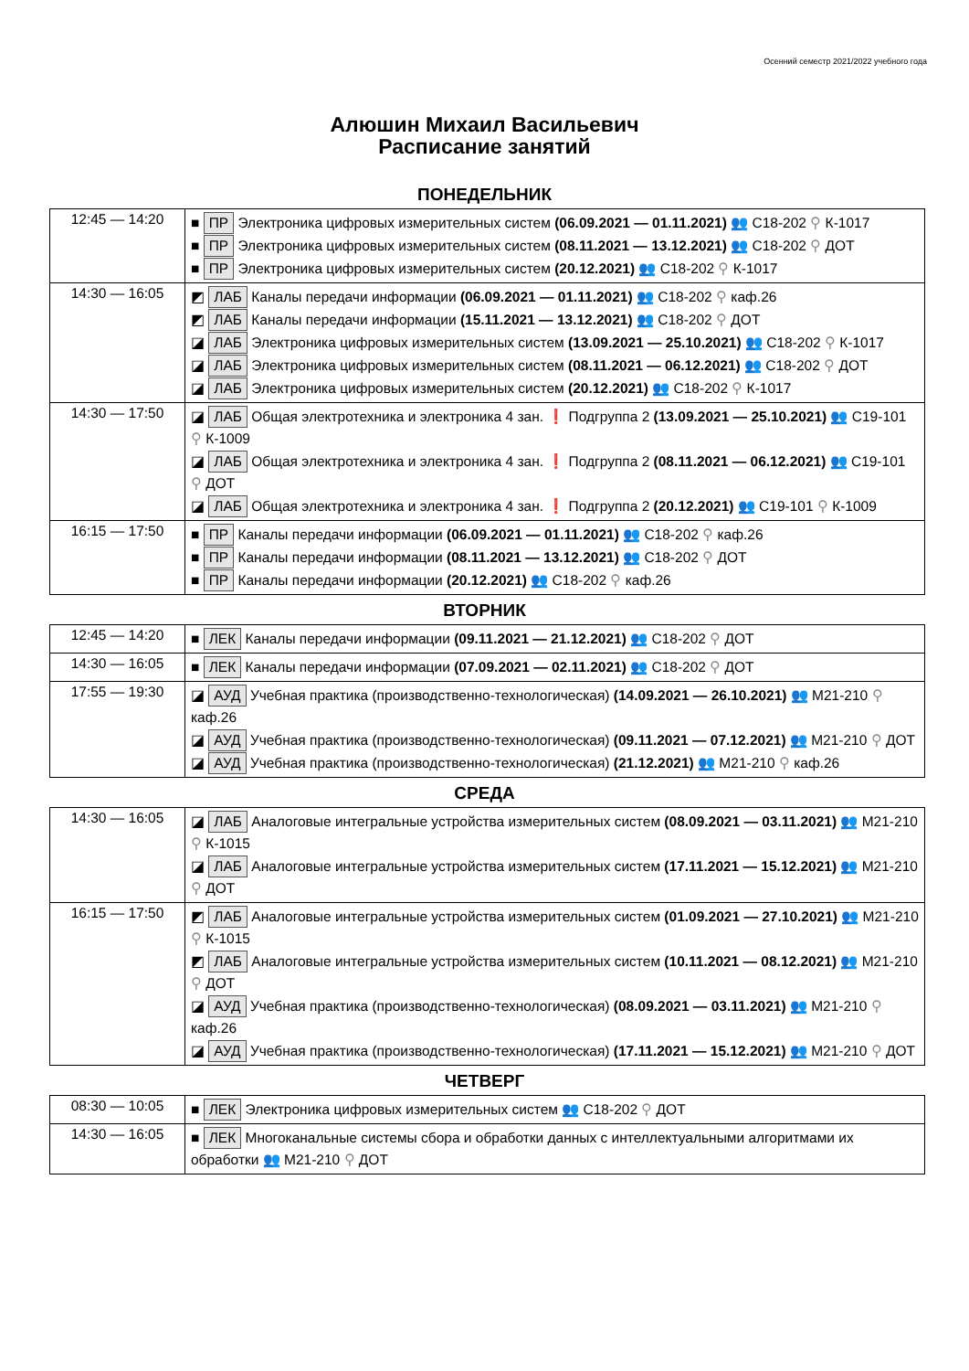Осенний семестр 2021/2022 учебного года
Алюшин Михаил Васильевич
Расписание занятий
ПОНЕДЕЛЬНИК
| 12:45 — 14:20 | ■ ПР Электроника цифровых измерительных систем (06.09.2021 — 01.11.2021) 👥 С18-202 ⚲ К-1017 ■ ПР Электроника цифровых измерительных систем (08.11.2021 — 13.12.2021) 👥 С18-202 ⚲ ДОТ ■ ПР Электроника цифровых измерительных систем (20.12.2021) 👥 С18-202 ⚲ К-1017 |
| 14:30 — 16:05 | ◩ ЛАБ Каналы передачи информации (06.09.2021 — 01.11.2021) 👥 С18-202 ⚲ каф.26 ◩ ЛАБ Каналы передачи информации (15.11.2021 — 13.12.2021) 👥 С18-202 ⚲ ДОТ ◪ ЛАБ Электроника цифровых измерительных систем (13.09.2021 — 25.10.2021) 👥 С18-202 ⚲ К-1017 ◪ ЛАБ Электроника цифровых измерительных систем (08.11.2021 — 06.12.2021) 👥 С18-202 ⚲ ДОТ ◪ ЛАБ Электроника цифровых измерительных систем (20.12.2021) 👥 С18-202 ⚲ К-1017 |
| 14:30 — 17:50 | ◪ ЛАБ Общая электротехника и электроника 4 зан. ❗ Подгруппа 2 (13.09.2021 — 25.10.2021) 👥 С19-101 ⚲ К-1009 ◪ ЛАБ Общая электротехника и электроника 4 зан. ❗ Подгруппа 2 (08.11.2021 — 06.12.2021) 👥 С19-101 ⚲ ДОТ ◪ ЛАБ Общая электротехника и электроника 4 зан. ❗ Подгруппа 2 (20.12.2021) 👥 С19-101 ⚲ К-1009 |
| 16:15 — 17:50 | ■ ПР Каналы передачи информации (06.09.2021 — 01.11.2021) 👥 С18-202 ⚲ каф.26 ■ ПР Каналы передачи информации (08.11.2021 — 13.12.2021) 👥 С18-202 ⚲ ДОТ ■ ПР Каналы передачи информации (20.12.2021) 👥 С18-202 ⚲ каф.26 |
ВТОРНИК
| 12:45 — 14:20 | ■ ЛЕК Каналы передачи информации (09.11.2021 — 21.12.2021) 👥 С18-202 ⚲ ДОТ |
| 14:30 — 16:05 | ■ ЛЕК Каналы передачи информации (07.09.2021 — 02.11.2021) 👥 С18-202 ⚲ ДОТ |
| 17:55 — 19:30 | ◪ АУД Учебная практика (производственно-технологическая) (14.09.2021 — 26.10.2021) 👥 М21-210 ⚲ каф.26 ◪ АУД Учебная практика (производственно-технологическая) (09.11.2021 — 07.12.2021) 👥 М21-210 ⚲ ДОТ ◪ АУД Учебная практика (производственно-технологическая) (21.12.2021) 👥 М21-210 ⚲ каф.26 |
СРЕДА
| 14:30 — 16:05 | ◪ ЛАБ Аналоговые интегральные устройства измерительных систем (08.09.2021 — 03.11.2021) 👥 М21-210 ⚲ К-1015 ◪ ЛАБ Аналоговые интегральные устройства измерительных систем (17.11.2021 — 15.12.2021) 👥 М21-210 ⚲ ДОТ |
| 16:15 — 17:50 | ◩ ЛАБ Аналоговые интегральные устройства измерительных систем (01.09.2021 — 27.10.2021) 👥 М21-210 ⚲ К-1015 ◩ ЛАБ Аналоговые интегральные устройства измерительных систем (10.11.2021 — 08.12.2021) 👥 М21-210 ⚲ ДОТ ◪ АУД Учебная практика (производственно-технологическая) (08.09.2021 — 03.11.2021) 👥 М21-210 ⚲ каф.26 ◪ АУД Учебная практика (производственно-технологическая) (17.11.2021 — 15.12.2021) 👥 М21-210 ⚲ ДОТ |
ЧЕТВЕРГ
| 08:30 — 10:05 | ■ ЛЕК Электроника цифровых измерительных систем 👥 С18-202 ⚲ ДОТ |
| 14:30 — 16:05 | ■ ЛЕК Многоканальные системы сбора и обработки данных с интеллектуальными алгоритмами их обработки 👥 М21-210 ⚲ ДОТ |